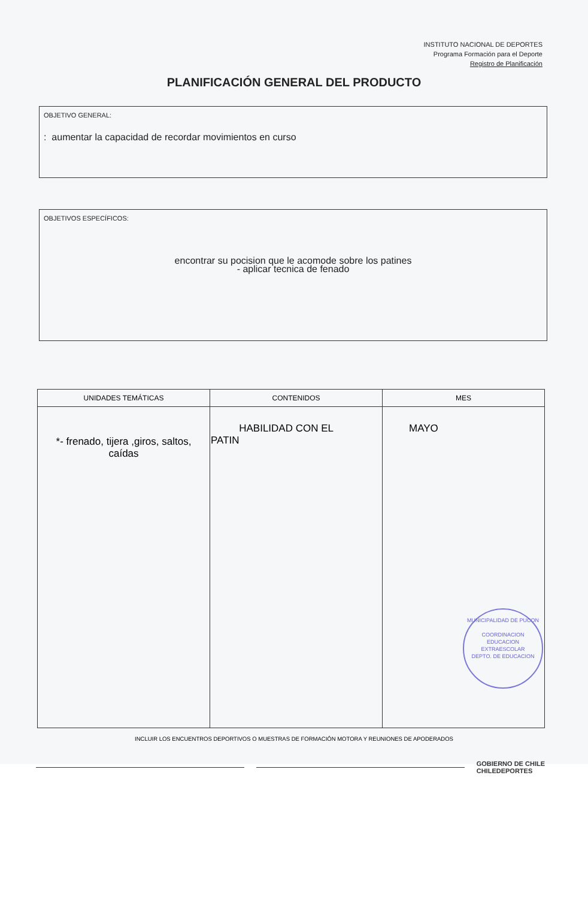INSTITUTO NACIONAL DE DEPORTES
Programa Formación para el Deporte
Registro de Planificación
PLANIFICACIÓN GENERAL DEL PRODUCTO
OBJETIVO GENERAL:
: aumentar la capacidad de recordar movimientos en curso
OBJETIVOS ESPECÍFICOS:
encontrar su pocision que le acomode sobre los patines
- aplicar tecnica de fenado
| UNIDADES TEMÁTICAS | CONTENIDOS | MES |
| --- | --- | --- |
| *- frenado, tijera ,giros, saltos, caídas | HABILIDAD CON EL PATIN | MAYO MUNICIPALIDAD DE PUCON COORDINACION EDUCACION EXTRAESCOLAR DEPTO. DE EDUCACION |
INCLUIR LOS ENCUENTROS DEPORTIVOS O MUESTRAS DE FORMACIÓN MOTORA Y REUNIONES DE APODERADOS
GOBIERNO DE CHILE
CHILEDEPORTES